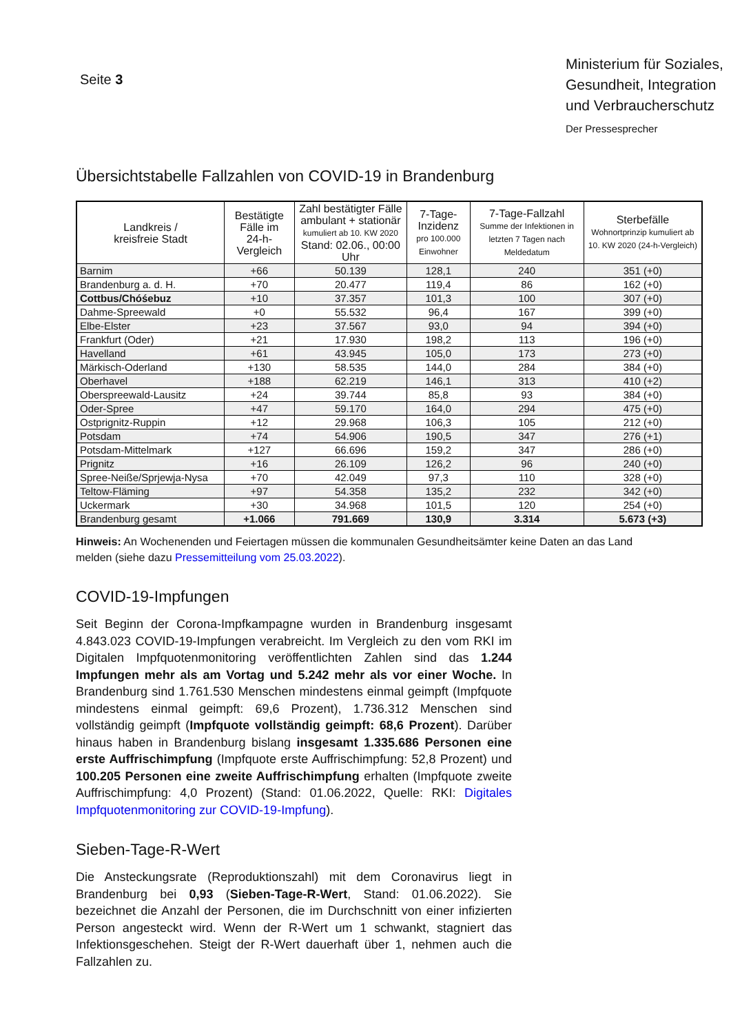Seite 3
Ministerium für Soziales, Gesundheit, Integration und Verbraucherschutz
Der Pressesprecher
Übersichtstabelle Fallzahlen von COVID-19 in Brandenburg
| Landkreis / kreisfreie Stadt | Bestätigte Fälle im 24-h-Vergleich | Zahl bestätigter Fälle ambulant + stationär kumuliert ab 10. KW 2020 Stand: 02.06., 00:00 Uhr | 7-Tage-Inzidenz pro 100.000 Einwohner | 7-Tage-Fallzahl Summe der Infektionen in letzten 7 Tagen nach Meldedatum | Sterbefälle Wohnortprinzip kumuliert ab 10. KW 2020 (24-h-Vergleich) |
| --- | --- | --- | --- | --- | --- |
| Barnim | +66 | 50.139 | 128,1 | 240 | 351 (+0) |
| Brandenburg a. d. H. | +70 | 20.477 | 119,4 | 86 | 162 (+0) |
| Cottbus/Chóśebuz | +10 | 37.357 | 101,3 | 100 | 307 (+0) |
| Dahme-Spreewald | +0 | 55.532 | 96,4 | 167 | 399 (+0) |
| Elbe-Elster | +23 | 37.567 | 93,0 | 94 | 394 (+0) |
| Frankfurt (Oder) | +21 | 17.930 | 198,2 | 113 | 196 (+0) |
| Havelland | +61 | 43.945 | 105,0 | 173 | 273 (+0) |
| Märkisch-Oderland | +130 | 58.535 | 144,0 | 284 | 384 (+0) |
| Oberhavel | +188 | 62.219 | 146,1 | 313 | 410 (+2) |
| Oberspreewald-Lausitz | +24 | 39.744 | 85,8 | 93 | 384 (+0) |
| Oder-Spree | +47 | 59.170 | 164,0 | 294 | 475 (+0) |
| Ostprignitz-Ruppin | +12 | 29.968 | 106,3 | 105 | 212 (+0) |
| Potsdam | +74 | 54.906 | 190,5 | 347 | 276 (+1) |
| Potsdam-Mittelmark | +127 | 66.696 | 159,2 | 347 | 286 (+0) |
| Prignitz | +16 | 26.109 | 126,2 | 96 | 240 (+0) |
| Spree-Neiße/Sprjewja-Nysa | +70 | 42.049 | 97,3 | 110 | 328 (+0) |
| Teltow-Fläming | +97 | 54.358 | 135,2 | 232 | 342 (+0) |
| Uckermark | +30 | 34.968 | 101,5 | 120 | 254 (+0) |
| Brandenburg gesamt | +1.066 | 791.669 | 130,9 | 3.314 | 5.673 (+3) |
Hinweis: An Wochenenden und Feiertagen müssen die kommunalen Gesundheitsämter keine Daten an das Land melden (siehe dazu Pressemitteilung vom 25.03.2022).
COVID-19-Impfungen
Seit Beginn der Corona-Impfkampagne wurden in Brandenburg insgesamt 4.843.023 COVID-19-Impfungen verabreicht. Im Vergleich zu den vom RKI im Digitalen Impfquotenmonitoring veröffentlichten Zahlen sind das 1.244 Impfungen mehr als am Vortag und 5.242 mehr als vor einer Woche. In Brandenburg sind 1.761.530 Menschen mindestens einmal geimpft (Impfquote mindestens einmal geimpft: 69,6 Prozent), 1.736.312 Menschen sind vollständig geimpft (Impfquote vollständig geimpft: 68,6 Prozent). Darüber hinaus haben in Brandenburg bislang insgesamt 1.335.686 Personen eine erste Auffrischimpfung (Impfquote erste Auffrischimpfung: 52,8 Prozent) und 100.205 Personen eine zweite Auffrischimpfung erhalten (Impfquote zweite Auffrischimpfung: 4,0 Prozent) (Stand: 01.06.2022, Quelle: RKI: Digitales Impfquotenmonitoring zur COVID-19-Impfung).
Sieben-Tage-R-Wert
Die Ansteckungsrate (Reproduktionszahl) mit dem Coronavirus liegt in Brandenburg bei 0,93 (Sieben-Tage-R-Wert, Stand: 01.06.2022). Sie bezeichnet die Anzahl der Personen, die im Durchschnitt von einer infizierten Person angesteckt wird. Wenn der R-Wert um 1 schwankt, stagniert das Infektionsgeschehen. Steigt der R-Wert dauerhaft über 1, nehmen auch die Fallzahlen zu.